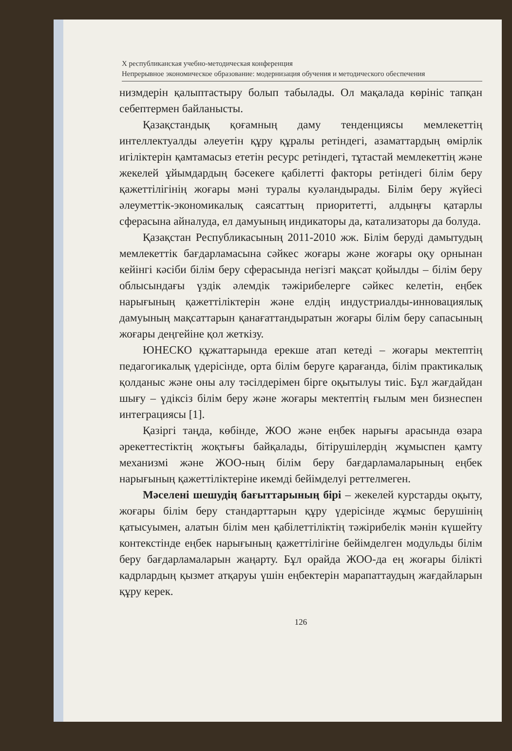X республиканская учебно-методическая конференция
Непрерывное экономическое образование: модернизация обучения и методического обеспечения
низмдерін қалыптастыру болып табылады. Ол мақалада көрініс тапқан себептермен байланысты.
Қазақстандық қоғамның даму тенденциясы мемлекеттің интеллектуалды әлеуетін құру құралы ретіндегі, азаматтардың өмірлік игіліктерін қамтамасыз ететін ресурс ретіндегі, тұтастай мемлекеттің және жекелей ұйымдардың бәсекеге қабілетті факторы ретіндегі білім беру қажеттілігінің жоғары мәні туралы куәландырады. Білім беру жүйесі әлеуметтік-экономикалық саясаттың приоритетті, алдыңғы қатарлы сферасына айналуда, ел дамуының индикаторы да, катализаторы да болуда.
Қазақстан Республикасының 2011-2010 жж. Білім беруді дамытудың мемлекеттік бағдарламасына сәйкес жоғары және жоғары оқу орнынан кейінгі кәсіби білім беру сферасында негізгі мақсат қойылды – білім беру облысындағы үздік әлемдік тәжірибелерге сәйкес келетін, еңбек нарығының қажеттіліктерін және елдің индустриалды-инновациялық дамуының мақсаттарын қанағаттандыратын жоғары білім беру сапасының жоғары деңгейіне қол жеткізу.
ЮНЕСКО құжаттарында ерекше атап кетеді – жоғары мектептің педагогикалық үдерісінде, орта білім беруге қарағанда, білім практикалық қолданыс және оны алу тәсілдерімен бірге оқытылуы тиіс. Бұл жағдайдан шығу – үдіксіз білім беру және жоғары мектептің ғылым мен бизнеспен интеграциясы [1].
Қазіргі таңда, көбінде, ЖОО және еңбек нарығы арасында өзара әрекеттестіктің жоқтығы байқалады, бітірушілердің жұмыспен қамту механизмі және ЖОО-ның білім беру бағдарламаларының еңбек нарығының қажеттіліктеріне икемді бейімделуі реттелмеген.
Мәселені шешудің бағыттарының бірі – жекелей курстарды оқыту, жоғары білім беру стандарттарын құру үдерісінде жұмыс берушінің қатысуымен, алатын білім мен қабілеттіліктің тәжірибелік мәнін күшейту контекстінде еңбек нарығының қажеттілігіне бейімделген модульды білім беру бағдарламаларын жаңарту. Бұл орайда ЖОО-да ең жоғары білікті кадрлардың қызмет атқаруы үшін еңбектерін марапаттаудың жағдайларын құру керек.
126